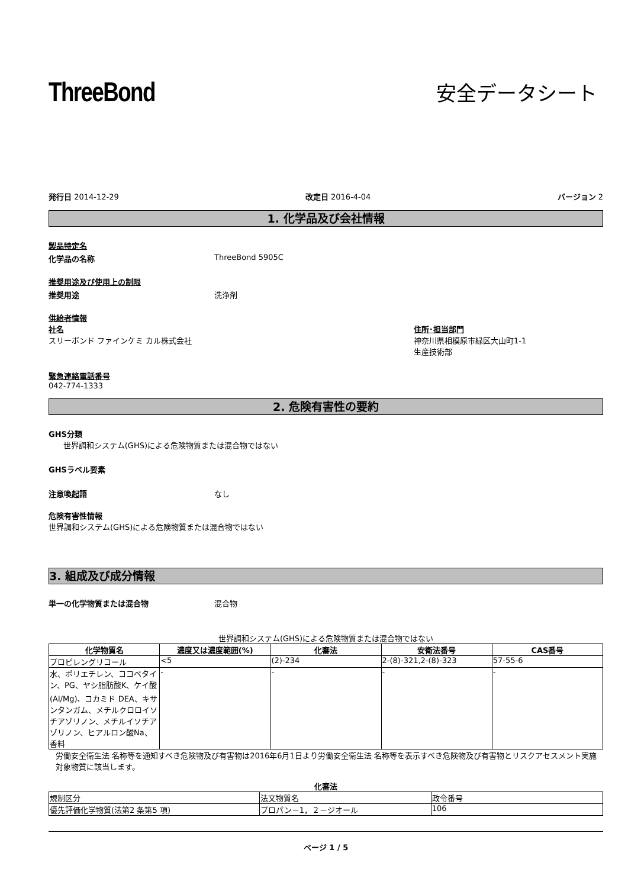ThreeBond
安全データシート
発行日 2014-12-29 改定日 2016-4-04 バージョン 2
1. 化学品及び会社情報
製品特定名
化学品の名称 ThreeBond 5905C
推奨用途及び使用上の制限
推奨用途 洗浄剤
供給者情報
社名
スリーボンド ファインケミ カル株式会社
住所･担当部門
神奈川県相模原市緑区大山町1-1
生産技術部
緊急連絡電話番号
042-774-1333
2. 危険有害性の要約
GHS分類
世界調和システム(GHS)による危険物質または混合物ではない
GHSラベル要素
注意喚起語 なし
危険有害性情報
世界調和システム(GHS)による危険物質または混合物ではない
3. 組成及び成分情報
単一の化学物質または混合物 混合物
世界調和システム(GHS)による危険物質または混合物ではない
| 化学物質名 | 濃度又は濃度範囲(%) | 化審法 | 安衛法番号 | CAS番号 |
| --- | --- | --- | --- | --- |
| プロピレングリコール | <5 | (2)-234 | 2-(8)-321,2-(8)-323 | 57-55-6 |
| 水、ポリエチレン、ココベタイン、PG、ヤシ脂肪酸K、ケイ酸(Al/Mg)、コカミド DEA、キサンタンガム、メチルクロロイソチアゾリノン、メチルイソチアゾリノン、ヒアルロン酸Na、香料 | - | - | - | - |
労働安全衛生法 名称等を通知すべき危険物及び有害物は2016年6月1日より労働安全衛生法 名称等を表示すべき危険物及び有害物とリスクアセスメント実施対象物質に該当します。
化審法
| 規制区分 | 法文物質名 | 政令番号 |
| 優先評価化学物質(法第2 条第5 項) | プロパン－1，２－ジオール | 106 |
ページ 1 / 5